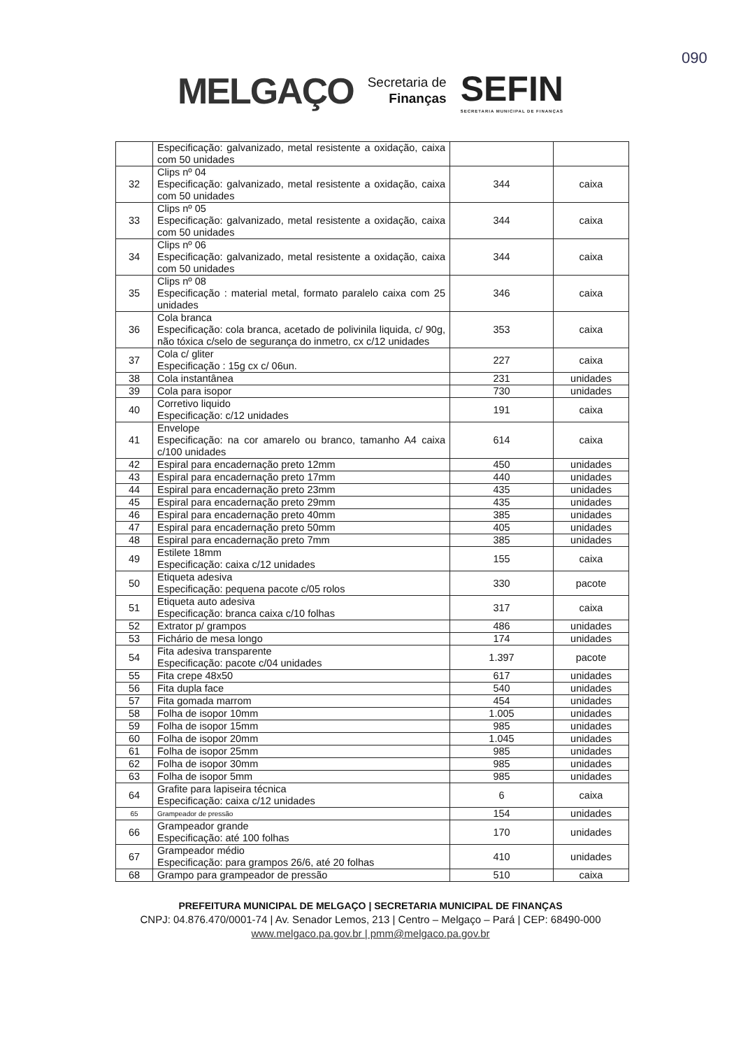090
MELGAÇO Secretaria de
Finanças SEFIN
SECRETARIA MUNICIPAL DE FINANÇAS
| | Especificação: galvanizado, metal resistente a oxidação, caixa com 50 unidades | | |
| 32 | Clips nº 04 Especificação: galvanizado, metal resistente a oxidação, caixa com 50 unidades | 344 | caixa |
| 33 | Clips nº 05 Especificação: galvanizado, metal resistente a oxidação, caixa com 50 unidades | 344 | caixa |
| 34 | Clips nº 06 Especificação: galvanizado, metal resistente a oxidação, caixa com 50 unidades | 344 | caixa |
| 35 | Clips nº 08 Especificação : material metal, formato paralelo caixa com 25 unidades | 346 | caixa |
| 36 | Cola branca Especificação: cola branca, acetado de polivinila liquida, c/ 90g, não tóxica c/selo de segurança do inmetro, cx c/12 unidades | 353 | caixa |
| 37 | Cola c/ gliter Especificação : 15g cx c/ 06un. | 227 | caixa |
| 38 | Cola instantânea | 231 | unidades |
| 39 | Cola para isopor | 730 | unidades |
| 40 | Corretivo liquido Especificação: c/12 unidades | 191 | caixa |
| 41 | Envelope Especificação: na cor amarelo ou branco, tamanho A4 caixa c/100 unidades | 614 | caixa |
| 42 | Espiral para encadernação preto 12mm | 450 | unidades |
| 43 | Espiral para encadernação preto 17mm | 440 | unidades |
| 44 | Espiral para encadernação preto 23mm | 435 | unidades |
| 45 | Espiral para encadernação preto 29mm | 435 | unidades |
| 46 | Espiral para encadernação preto 40mm | 385 | unidades |
| 47 | Espiral para encadernação preto 50mm | 405 | unidades |
| 48 | Espiral para encadernação preto 7mm | 385 | unidades |
| 49 | Estilete 18mm Especificação: caixa c/12 unidades | 155 | caixa |
| 50 | Etiqueta adesiva Especificação: pequena pacote c/05 rolos | 330 | pacote |
| 51 | Etiqueta auto adesiva Especificação: branca caixa c/10 folhas | 317 | caixa |
| 52 | Extrator p/ grampos | 486 | unidades |
| 53 | Fichário de mesa longo | 174 | unidades |
| 54 | Fita adesiva transparente Especificação: pacote c/04 unidades | 1.397 | pacote |
| 55 | Fita crepe 48x50 | 617 | unidades |
| 56 | Fita dupla face | 540 | unidades |
| 57 | Fita gomada marrom | 454 | unidades |
| 58 | Folha de isopor 10mm | 1.005 | unidades |
| 59 | Folha de isopor 15mm | 985 | unidades |
| 60 | Folha de isopor 20mm | 1.045 | unidades |
| 61 | Folha de isopor 25mm | 985 | unidades |
| 62 | Folha de isopor 30mm | 985 | unidades |
| 63 | Folha de isopor 5mm | 985 | unidades |
| 64 | Grafite para lapiseira técnica Especificação: caixa c/12 unidades | 6 | caixa |
| 65 | Grampeador de pressão | 154 | unidades |
| 66 | Grampeador grande Especificação: até 100 folhas | 170 | unidades |
| 67 | Grampeador médio Especificação: para grampos 26/6, até 20 folhas | 410 | unidades |
| 68 | Grampo para grampeador de pressão | 510 | caixa |
PREFEITURA MUNICIPAL DE MELGAÇO | SECRETARIA MUNICIPAL DE FINANÇAS
CNPJ: 04.876.470/0001-74 | Av. Senador Lemos, 213 | Centro – Melgaço – Pará | CEP: 68490-000
www.melgaco.pa.gov.br | pmm@melgaco.pa.gov.br